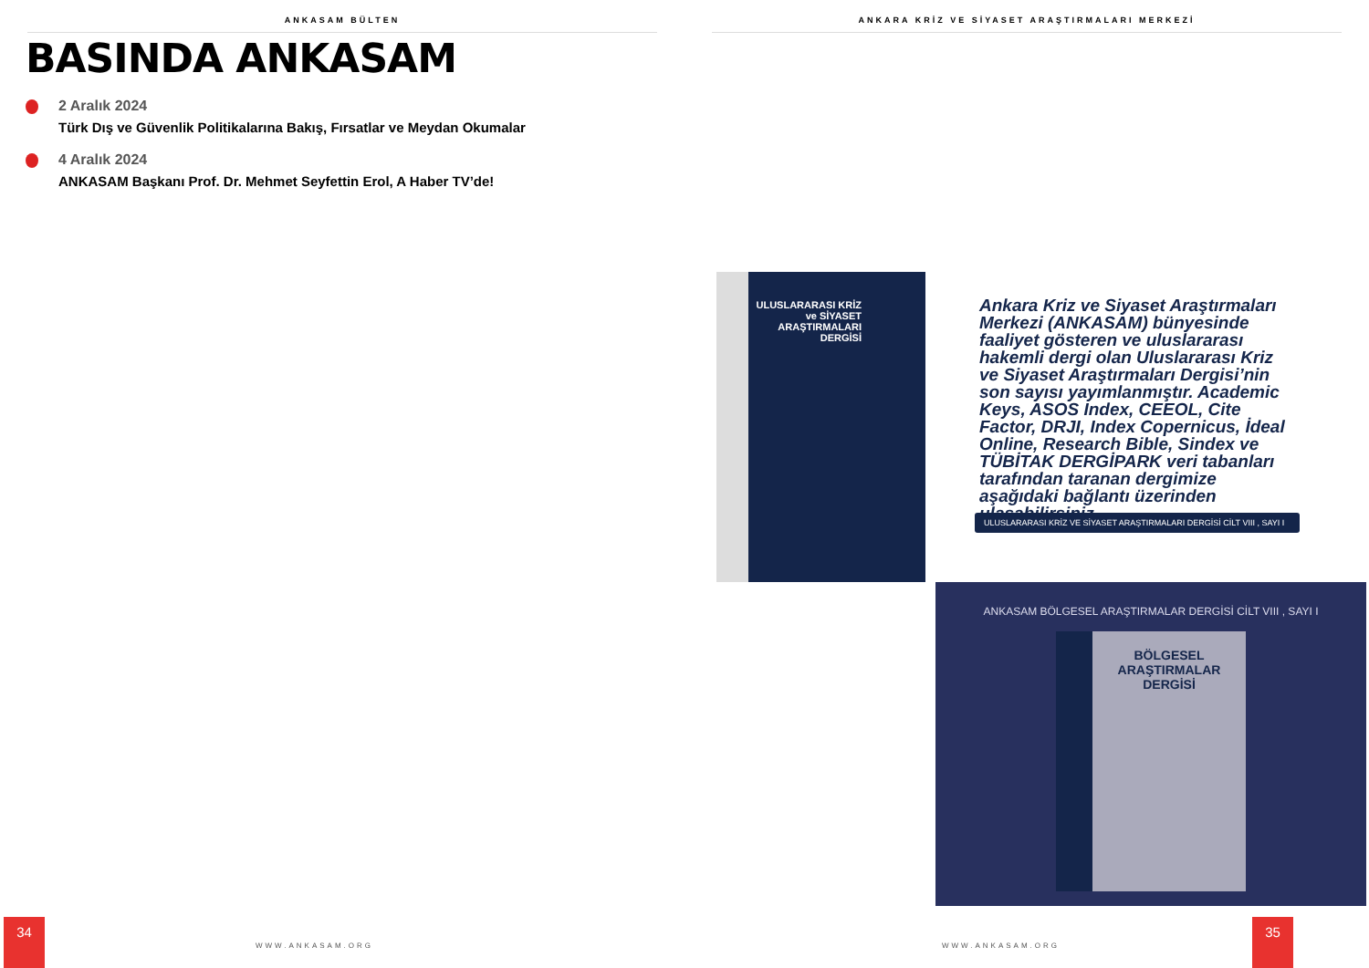ANKASAM BÜLTEN
BASINDA ANKASAM
2 Aralık 2024
Türk Dış ve Güvenlik Politikalarına Bakış, Fırsatlar ve Meydan Okumalar
4 Aralık 2024
ANKASAM Başkanı Prof. Dr. Mehmet Seyfettin Erol, A Haber TV’de!
34
WWW.ANKASAM.ORG
ANKARA KRİZ VE SİYASET ARAŞTIRMALARI MERKEZİ
ULUSLARARASI KRİZ ve SİYASET ARAŞTIRMALARI DERGİSİ
Ankara Kriz ve Siyaset Araştırmaları Merkezi (ANKASAM) bünyesinde faaliyet gösteren ve uluslararası hakemli dergi olan Uluslararası Kriz ve Siyaset Araştırmaları Dergisi’nin son sayısı yayımlanmıştır. Academic Keys, ASOS Index, CEEOL, Cite Factor, DRJI, Index Copernicus, İdeal Online, Research Bible, Sindex ve TÜBİTAK DERGİPARK veri tabanları tarafından taranan dergimize aşağıdaki bağlantı üzerinden ulaşabilirsiniz.
ULUSLARARASI KRİZ VE SİYASET ARAŞTIRMALARI DERGİSİ CİLT VIII , SAYI I
ANKASAM BÖLGESEL ARAŞTIRMALAR DERGİSİ CİLT VIII , SAYI I
BÖLGESEL ARAŞTIRMALAR DERGİSİ
WWW.ANKASAM.ORG
35